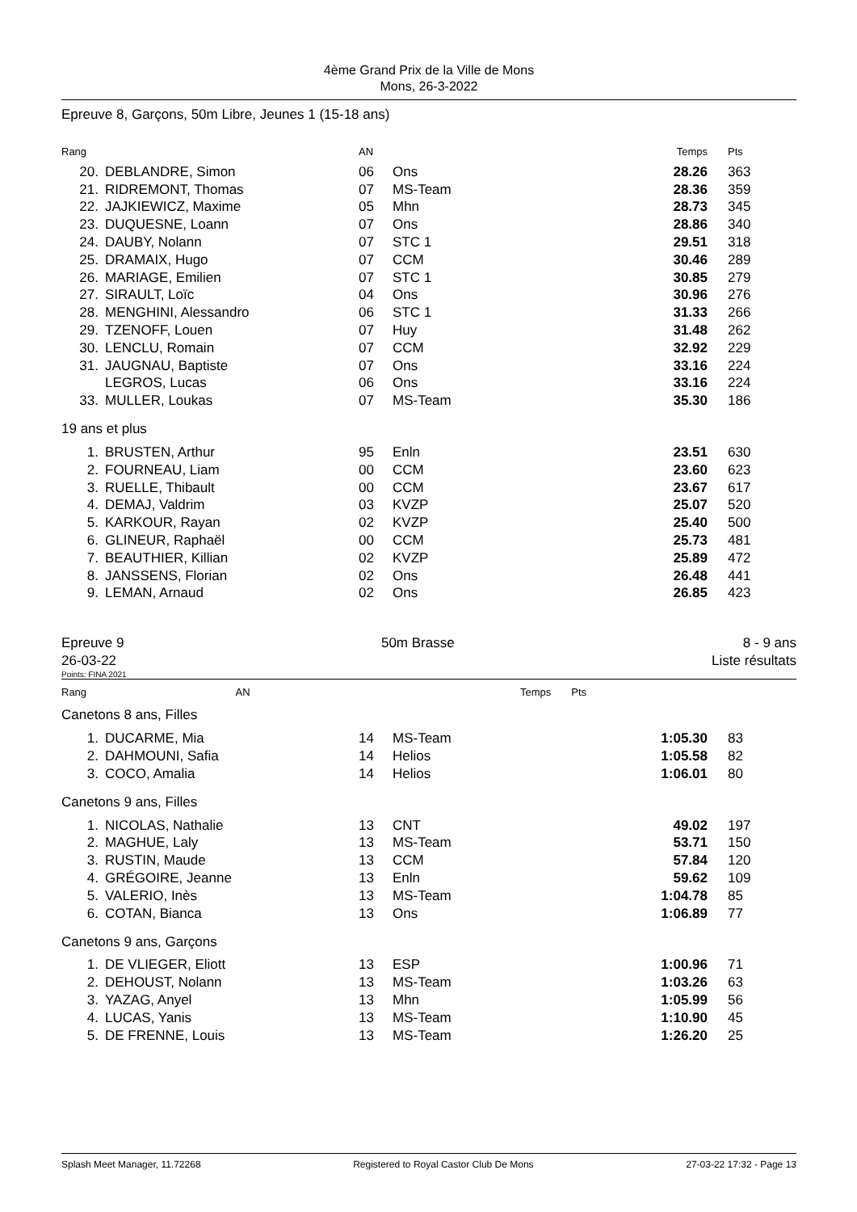4ème Grand Prix de la Ville de Mons
Mons, 26-3-2022
Epreuve 8, Garçons, 50m Libre, Jeunes 1 (15-18 ans)
| Rang | | AN | | Temps | Pts |
| --- | --- | --- | --- | --- | --- |
| 20. | DEBLANDRE, Simon | 06 | Ons | 28.26 | 363 |
| 21. | RIDREMONT, Thomas | 07 | MS-Team | 28.36 | 359 |
| 22. | JAJKIEWICZ, Maxime | 05 | Mhn | 28.73 | 345 |
| 23. | DUQUESNE, Loann | 07 | Ons | 28.86 | 340 |
| 24. | DAUBY, Nolann | 07 | STC 1 | 29.51 | 318 |
| 25. | DRAMAIX, Hugo | 07 | CCM | 30.46 | 289 |
| 26. | MARIAGE, Emilien | 07 | STC 1 | 30.85 | 279 |
| 27. | SIRAULT, Loïc | 04 | Ons | 30.96 | 276 |
| 28. | MENGHINI, Alessandro | 06 | STC 1 | 31.33 | 266 |
| 29. | TZENOFF, Louen | 07 | Huy | 31.48 | 262 |
| 30. | LENCLU, Romain | 07 | CCM | 32.92 | 229 |
| 31. | JAUGNAU, Baptiste | 07 | Ons | 33.16 | 224 |
| | LEGROS, Lucas | 06 | Ons | 33.16 | 224 |
| 33. | MULLER, Loukas | 07 | MS-Team | 35.30 | 186 |
19 ans et plus
| 1. | BRUSTEN, Arthur | 95 | Enln | 23.51 | 630 |
| 2. | FOURNEAU, Liam | 00 | CCM | 23.60 | 623 |
| 3. | RUELLE, Thibault | 00 | CCM | 23.67 | 617 |
| 4. | DEMAJ, Valdrim | 03 | KVZP | 25.07 | 520 |
| 5. | KARKOUR, Rayan | 02 | KVZP | 25.40 | 500 |
| 6. | GLINEUR, Raphaël | 00 | CCM | 25.73 | 481 |
| 7. | BEAUTHIER, Killian | 02 | KVZP | 25.89 | 472 |
| 8. | JANSSENS, Florian | 02 | Ons | 26.48 | 441 |
| 9. | LEMAN, Arnaud | 02 | Ons | 26.85 | 423 |
Epreuve 9
26-03-22 50m Brasse 8 - 9 ans
Liste résultats
Points: FINA 2021
| Rang | AN | | Temps | Pts |
| --- | --- | --- | --- | --- |
Canetons 8 ans, Filles
| 1. | DUCARME, Mia | 14 | MS-Team | 1:05.30 | 83 |
| 2. | DAHMOUNI, Safia | 14 | Helios | 1:05.58 | 82 |
| 3. | COCO, Amalia | 14 | Helios | 1:06.01 | 80 |
Canetons 9 ans, Filles
| 1. | NICOLAS, Nathalie | 13 | CNT | 49.02 | 197 |
| 2. | MAGHUE, Laly | 13 | MS-Team | 53.71 | 150 |
| 3. | RUSTIN, Maude | 13 | CCM | 57.84 | 120 |
| 4. | GRÉGOIRE, Jeanne | 13 | Enln | 59.62 | 109 |
| 5. | VALERIO, Inès | 13 | MS-Team | 1:04.78 | 85 |
| 6. | COTAN, Bianca | 13 | Ons | 1:06.89 | 77 |
Canetons 9 ans, Garçons
| 1. | DE VLIEGER, Eliott | 13 | ESP | 1:00.96 | 71 |
| 2. | DEHOUST, Nolann | 13 | MS-Team | 1:03.26 | 63 |
| 3. | YAZAG, Anyel | 13 | Mhn | 1:05.99 | 56 |
| 4. | LUCAS, Yanis | 13 | MS-Team | 1:10.90 | 45 |
| 5. | DE FRENNE, Louis | 13 | MS-Team | 1:26.20 | 25 |
Splash Meet Manager, 11.72268 Registered to Royal Castor Club De Mons 27-03-22 17:32 - Page 13